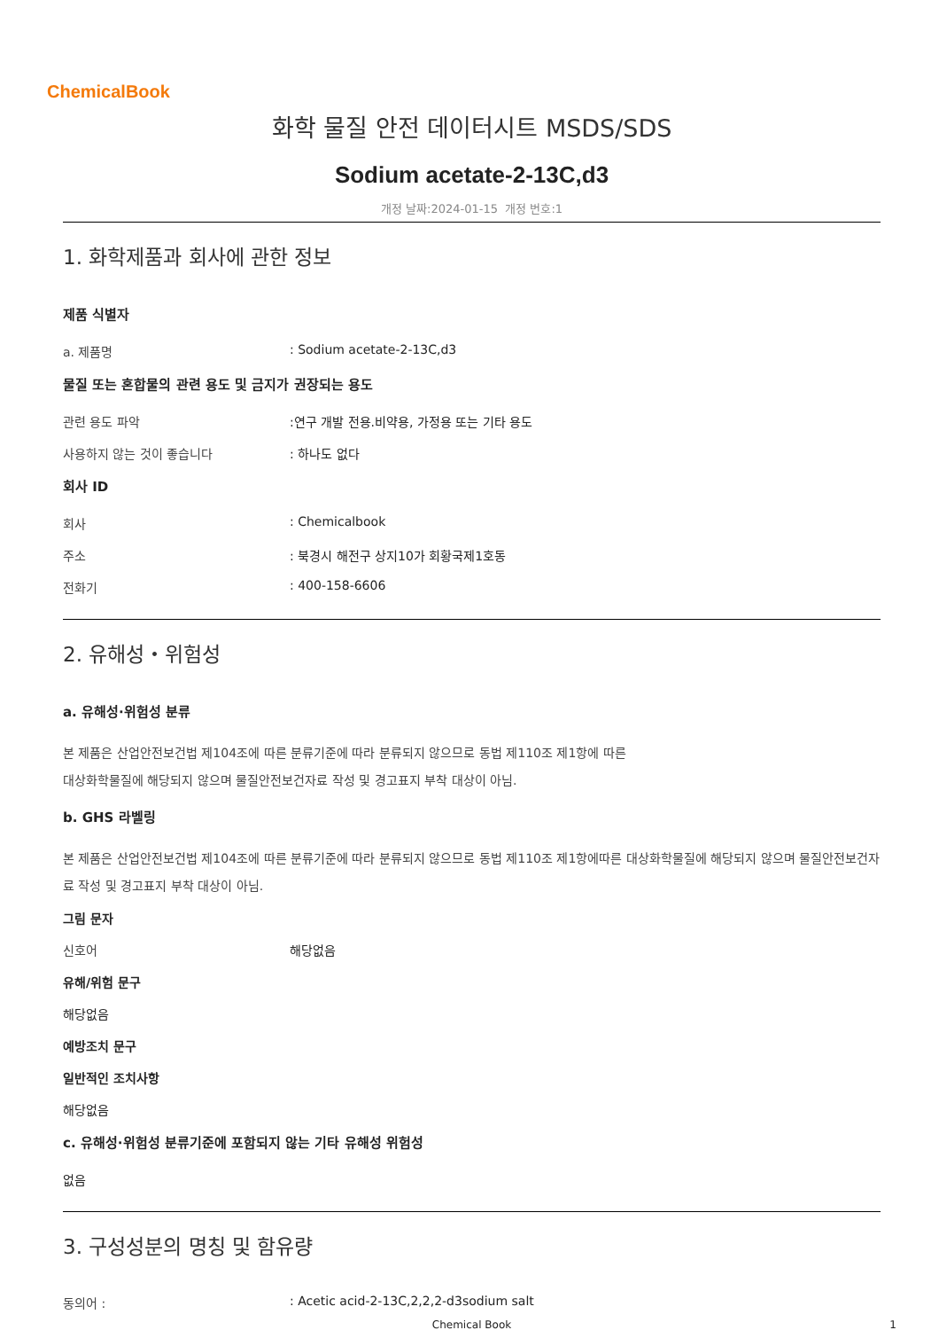ChemicalBook
화학 물질 안전 데이터시트 MSDS/SDS
Sodium acetate-2-13C,d3
개정 날짜:2024-01-15 개정 번호:1
1. 화학제품과 회사에 관한 정보
제품 식별자
a. 제품명: Sodium acetate-2-13C,d3
물질 또는 혼합물의 관련 용도 및 금지가 권장되는 용도
관련 용도 파악:연구 개발 전용.비약용, 가정용 또는 기타 용도
사용하지 않는 것이 좋습니다: 하나도 없다
회사 ID
회사: Chemicalbook
주소: 북경시 해전구 상지10가 회황국제1호동
전화기: 400-158-6606
2. 유해성・위험성
a. 유해성·위험성 분류
본 제품은 산업안전보건법 제104조에 따른 분류기준에 따라 분류되지 않으므로 동법 제110조 제1항에 따른
대상화학물질에 해당되지 않으며 물질안전보건자료 작성 및 경고표지 부착 대상이 아님.
b. GHS 라벨링
본 제품은 산업안전보건법 제104조에 따른 분류기준에 따라 분류되지 않으므로 동법 제110조 제1항에따른 대상화학물질에 해당되지 않으며 물질안전보건자료 작성 및 경고표지 부착 대상이 아님.
그림 문자
신호어 해당없음
유해/위험 문구
해당없음
예방조치 문구
일반적인 조치사항
해당없음
c. 유해성·위험성 분류기준에 포함되지 않는 기타 유해성 위험성
없음
3. 구성성분의 명칭 및 함유량
동의어 :: Acetic acid-2-13C,2,2,2-d3sodium salt
Chemical Book
1